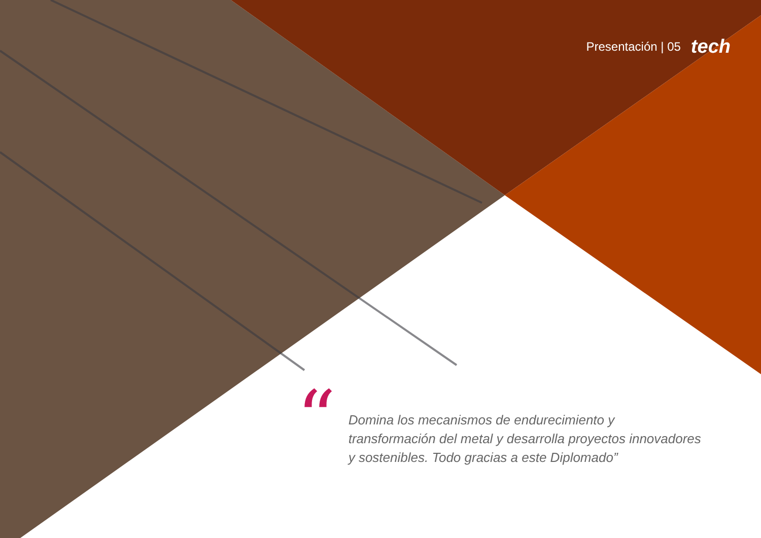Presentación | 05 tech
“
Domina los mecanismos de endurecimiento y transformación del metal y desarrolla proyectos innovadores y sostenibles. Todo gracias a este Diplomado”